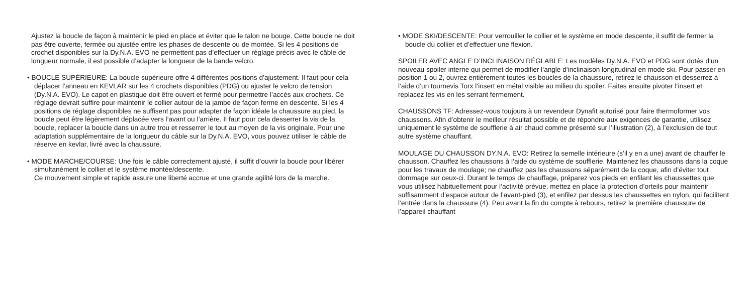Ajustez la boucle de façon à maintenir le pied en place et éviter que le talon ne bouge. Cette boucle ne doit pas être ouverte, fermée ou ajustée entre les phases de descente ou de montée. Si les 4 positions de crochet disponibles sur la Dy.N.A. EVO ne permettent pas d’effectuer un réglage précis avec le câble de longueur normale, il est possible d’adapter la longueur de la bande velcro.
• BOUCLE SUPÉRIEURE: La boucle supérieure offre 4 différentes positions d’ajustement. Il faut pour cela déplacer l’anneau en KEVLAR sur les 4 crochets disponibles (PDG) ou ajuster le velcro de tension (Dy.N.A. EVO). Le capot en plastique doit être ouvert et fermé pour permettre l’accès aux crochets. Ce réglage devrait suffire pour maintenir le collier autour de la jambe de façon ferme en descente. Si les 4 positions de réglage disponibles ne suffisent pas pour adapter de façon idéale la chaussure au pied, la boucle peut être légèrement déplacée vers l’avant ou l’arrière. Il faut pour cela desserrer la vis de la boucle, replacer la boucle dans un autre trou et resserrer le tout au moyen de la vis originale. Pour une adaptation supplémentaire de la longueur du câble sur la Dy.N.A. EVO, vous pouvez utiliser le câble de réserve en kevlar, livré avec la chaussure.
• MODE MARCHE/COURSE: Une fois le câble correctement ajusté, il suffit d’ouvrir la boucle pour libérer simultanément le collier et le système montée/descente.
Ce mouvement simple et rapide assure une liberté accrue et une grande agilité lors de la marche.
• MODE SKI/DESCENTE: Pour verrouiller le collier et le système en mode descente, il suffit de fermer la boucle du collier et d’effectuer une flexion.
SPOILER AVEC ANGLE D’INCLINAISON RÉGLABLE: Les modèles Dy.N.A. EVO et PDG sont dotés d‘un nouveau spoiler interne qui permet de modifier l‘angle d‘inclinaison longitudinal en mode ski. Pour passer en position 1 ou 2, ouvrez entièrement toutes les boucles de la chaussure, retirez le chausson et desserrez à l‘aide d’un tournevis Torx l‘insert en métal visible au milieu du spoiler. Faites ensuite pivoter l‘insert et replacez les vis en les serrant fermement.
CHAUSSONS TF: Adressez-vous toujours à un revendeur Dynafit autorisé pour faire thermoformer vos chaussons. Afin d’obtenir le meilleur résultat possible et de répondre aux exigences de garantie, utilisez uniquement le système de soufflerie à air chaud comme présenté sur l’illustration (2), à l’exclusion de tout autre système chauffant.
MOULAGE DU CHAUSSON DY.N.A. EVO: Retirez la semelle intérieure (s’il y en a une) avant de chauffer le chausson. Chauffez les chaussons à l‘aide du système de soufflerie. Maintenez les chaussons dans la coque pour les travaux de moulage; ne chauffez pas les chaussons séparément de la coque, afin d’éviter tout dommage sur ceux-ci. Durant le temps de chauffage, préparez vos pieds en enfilant les chaussettes que vous utilisez habituellement pour l‘activité prévue, mettez en place la protection d’orteils pour maintenir suffisamment d’espace autour de l’avant-pied (3), et enfilez par dessus les chaussettes en nylon, qui facilitent l‘entrée dans la chaussure (4). Peu avant la fin du compte à rebours, retirez la première chaussure de l’appareil chauffant